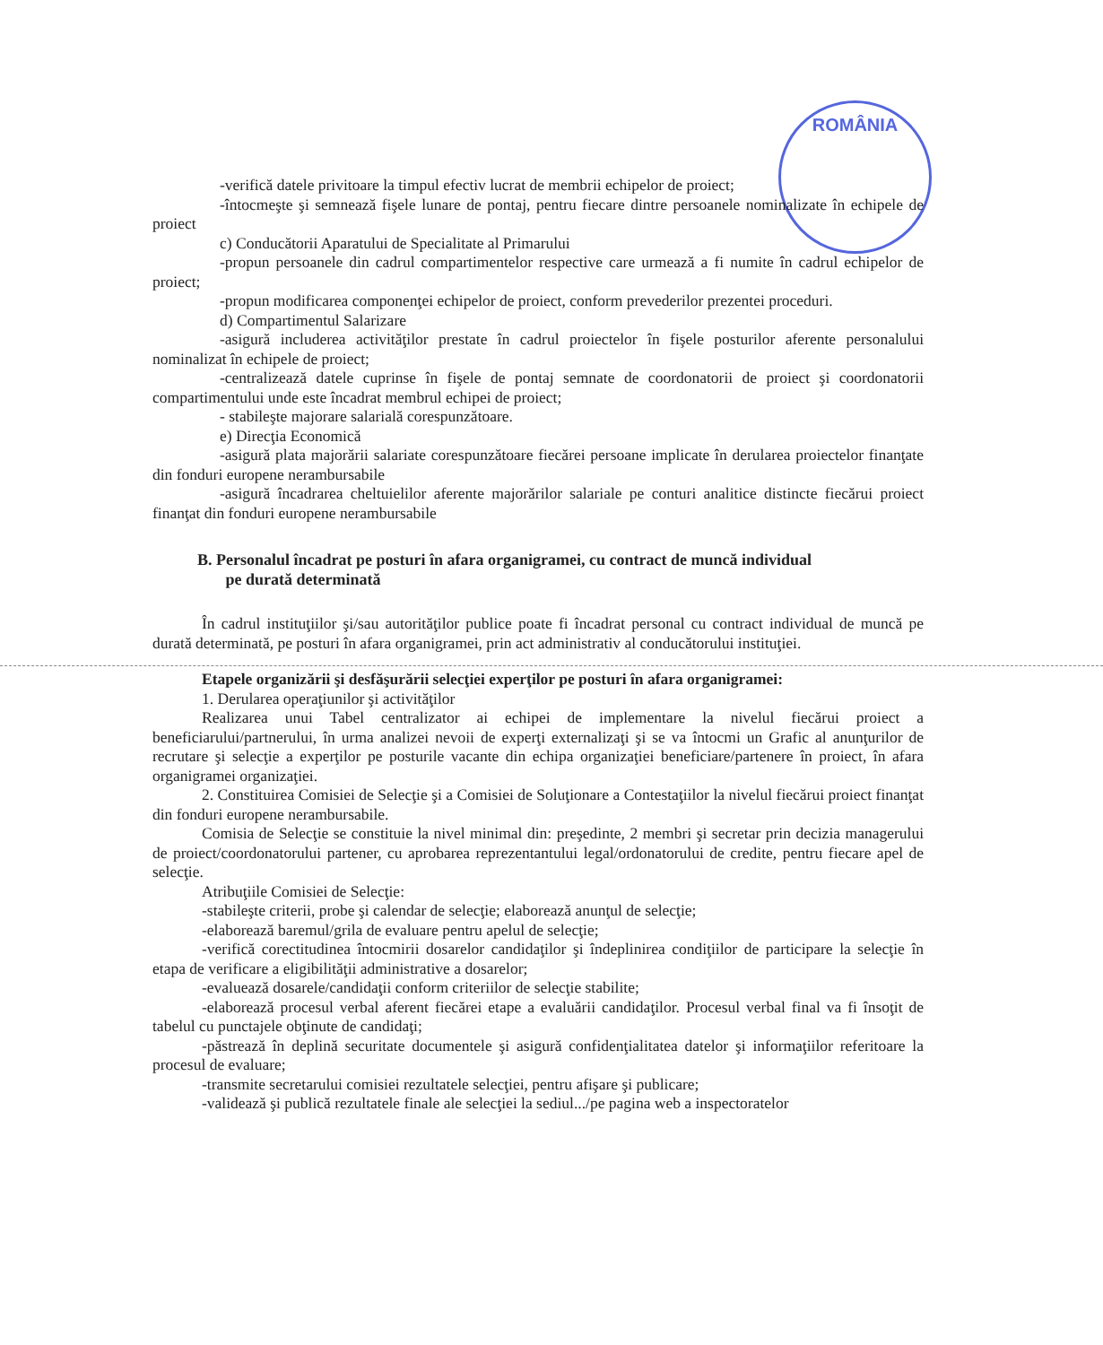ROMÂNIA
-verifică datele privitoare la timpul efectiv lucrat de membrii echipelor de proiect;
-întocmeşte şi semnează fişele lunare de pontaj, pentru fiecare dintre persoanele nominalizate în echipele de proiect
c) Conducătorii Aparatului de Specialitate al Primarului
-propun persoanele din cadrul compartimentelor respective care urmează a fi numite în cadrul echipelor de proiect;
-propun modificarea componenţei echipelor de proiect, conform prevederilor prezentei proceduri.
d) Compartimentul Salarizare
-asigură includerea activităţilor prestate în cadrul proiectelor în fişele posturilor aferente personalului nominalizat în echipele de proiect;
-centralizează datele cuprinse în fişele de pontaj semnate de coordonatorii de proiect şi coordonatorii compartimentului unde este încadrat membrul echipei de proiect;
- stabileşte majorare salarială corespunzătoare.
e) Direcţia Economică
-asigură plata majorării salariate corespunzătoare fiecărei persoane implicate în derularea proiectelor finanţate din fonduri europene nerambursabile
-asigură încadrarea cheltuielilor aferente majorărilor salariale pe conturi analitice distincte fiecărui proiect finanţat din fonduri europene nerambursabile
B. Personalul încadrat pe posturi în afara organigramei, cu contract de muncă individual
pe durată determinată
În cadrul instituţiilor şi/sau autorităţilor publice poate fi încadrat personal cu contract individual de muncă pe durată determinată, pe posturi în afara organigramei, prin act administrativ al conducătorului instituţiei.
Etapele organizării şi desfăşurării selecţiei experţilor pe posturi în afara organigramei:
1. Derularea operaţiunilor şi activităţilor
Realizarea unui Tabel centralizator ai echipei de implementare la nivelul fiecărui proiect a beneficiarului/partnerului, în urma analizei nevoii de experţi externalizaţi şi se va întocmi un Grafic al anunţurilor de recrutare şi selecţie a experţilor pe posturile vacante din echipa organizaţiei beneficiare/partenere în proiect, în afara organigramei organizaţiei.
2. Constituirea Comisiei de Selecţie şi a Comisiei de Soluţionare a Contestaţiilor la nivelul fiecărui proiect finanţat din fonduri europene nerambursabile.
Comisia de Selecţie se constituie la nivel minimal din: preşedinte, 2 membri şi secretar prin decizia managerului de proiect/coordonatorului partener, cu aprobarea reprezentantului legal/ordonatorului de credite, pentru fiecare apel de selecţie.
Atribuţiile Comisiei de Selecţie:
-stabileşte criterii, probe şi calendar de selecţie; elaborează anunţul de selecţie;
-elaborează baremul/grila de evaluare pentru apelul de selecţie;
-verifică corectitudinea întocmirii dosarelor candidaţilor şi îndeplinirea condiţiilor de participare la selecţie în etapa de verificare a eligibilităţii administrative a dosarelor;
-evaluează dosarele/candidaţii conform criteriilor de selecţie stabilite;
-elaborează procesul verbal aferent fiecărei etape a evaluării candidaţilor. Procesul verbal final va fi însoţit de tabelul cu punctajele obţinute de candidaţi;
-păstrează în deplină securitate documentele şi asigură confidenţialitatea datelor şi informaţiilor referitoare la procesul de evaluare;
-transmite secretarului comisiei rezultatele selecţiei, pentru afişare şi publicare;
-validează şi publică rezultatele finale ale selecţiei la sediul.../pe pagina web a inspectoratelor